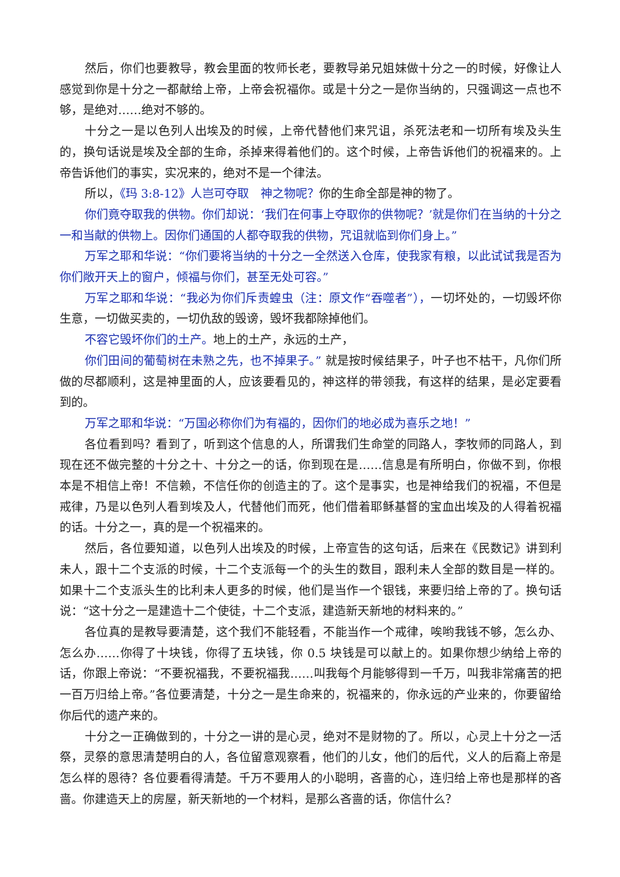然后，你们也要教导，教会里面的牧师长老，要教导弟兄姐妹做十分之一的时候，好像让人感觉到你是十分之一都献给上帝，上帝会祝福你。或是十分之一是你当纳的，只强调这一点也不够，是绝对……绝对不够的。
十分之一是以色列人出埃及的时候，上帝代替他们来咒诅，杀死法老和一切所有埃及头生的，换句话说是埃及全部的生命，杀掉来得着他们的。这个时候，上帝告诉他们的祝福来的。上帝告诉他们的事实，实况来的，绝对不是一个律法。
所以，《玛 3:8-12》人岂可夺取　神之物呢？你的生命全部是神的物了。
你们竟夺取我的供物。你们却说：‘我们在何事上夺取你的供物呢？’就是你们在当纳的十分之一和当献的供物上。因你们通国的人都夺取我的供物，咒诅就临到你们身上。”
万军之耶和华说：“你们要将当纳的十分之一全然送入仓库，使我家有粮，以此试试我是否为你们敞开天上的窗户，倾福与你们，甚至无处可容。”
万军之耶和华说：“我必为你们斥责蝗虫（注：原文作“吞噬者”），一切坏处的，一切毁坏你生意，一切做买卖的，一切仇敌的毁谤，毁坏我都除掉他们。
不容它毁坏你们的土产。地上的土产，永远的土产，
你们田间的葡萄树在未熟之先，也不掉果子。” 就是按时候结果子，叶子也不枯干，凡你们所做的尽都顺利，这是神里面的人，应该要看见的，神这样的带领我，有这样的结果，是必定要看到的。
万军之耶和华说：“万国必称你们为有福的，因你们的地必成为喜乐之地！”
各位看到吗？看到了，听到这个信息的人，所谓我们生命堂的同路人，李牧师的同路人，到现在还不做完整的十分之十、十分之一的话，你到现在是……信息是有所明白，你做不到，你根本是不相信上帝！不信赖，不信任你的创造主的了。这个是事实，也是神给我们的祝福，不但是戒律，乃是以色列人看到埃及人，代替他们而死，他们借着耶稣基督的宝血出埃及的人得着祝福的话。十分之一，真的是一个祝福来的。
然后，各位要知道，以色列人出埃及的时候，上帝宣告的这句话，后来在《民数记》讲到利未人，跟十二个支派的时候，十二个支派每一个的头生的数目，跟利未人全部的数目是一样的。如果十二个支派头生的比利未人更多的时候，他们是当作一个银钱，来要归给上帝的了。换句话说：“这十分之一是建造十二个使徒，十二个支派，建造新天新地的材料来的。”
各位真的是教导要清楚，这个我们不能轻看，不能当作一个戒律，唉哟我钱不够，怎么办、怎么办……你得了十块钱，你得了五块钱，你 0.5 块钱是可以献上的。如果你想少纳给上帝的话，你跟上帝说：“不要祝福我，不要祝福我……叫我每个月能够得到一千万，叫我非常痛苦的把一百万归给上帝。”各位要清楚，十分之一是生命来的，祝福来的，你永远的产业来的，你要留给你后代的遗产来的。
十分之一正确做到的，十分之一讲的是心灵，绝对不是财物的了。所以，心灵上十分之一活祭，灵祭的意思清楚明白的人，各位留意观察看，他们的儿女，他们的后代，义人的后裔上帝是怎么样的恩待？各位要看得清楚。千万不要用人的小聪明，吝啬的心，连归给上帝也是那样的吝啬。你建造天上的房屋，新天新地的一个材料，是那么吝啬的话，你信什么？